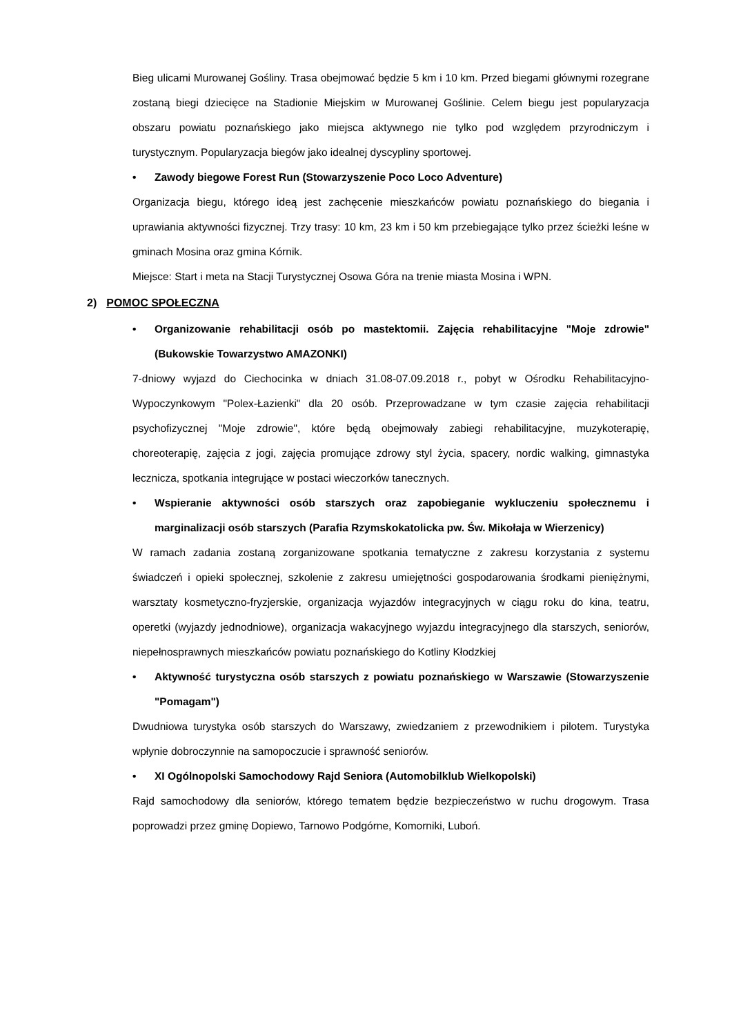Bieg ulicami Murowanej Gośliny. Trasa obejmować będzie 5 km i 10 km. Przed biegami głównymi rozegrane zostaną biegi dziecięce na Stadionie Miejskim w Murowanej Goślinie. Celem biegu jest popularyzacja obszaru powiatu poznańskiego jako miejsca aktywnego nie tylko pod względem przyrodniczym i turystycznym. Popularyzacja biegów jako idealnej dyscypliny sportowej.
• Zawody biegowe Forest Run (Stowarzyszenie Poco Loco Adventure)
Organizacja biegu, którego ideą jest zachęcenie mieszkańców powiatu poznańskiego do biegania i uprawiania aktywności fizycznej. Trzy trasy: 10 km, 23 km i 50 km przebiegające tylko przez ścieżki leśne w gminach Mosina oraz gmina Kórnik.
Miejsce: Start i meta na Stacji Turystycznej Osowa Góra na trenie miasta Mosina i WPN.
2) POMOC SPOŁECZNA
• Organizowanie rehabilitacji osób po mastektomii. Zajęcia rehabilitacyjne "Moje zdrowie" (Bukowskie Towarzystwo AMAZONKI)
7-dniowy wyjazd do Ciechocinka w dniach 31.08-07.09.2018 r., pobyt w Ośrodku Rehabilitacyjno-Wypoczynkowym "Polex-Łazienki" dla 20 osób. Przeprowadzane w tym czasie zajęcia rehabilitacji psychofizycznej "Moje zdrowie", które będą obejmowały zabiegi rehabilitacyjne, muzykoterapię, choreoterapię, zajęcia z jogi, zajęcia promujące zdrowy styl życia, spacery, nordic walking, gimnastyka lecznicza, spotkania integrujące w postaci wieczorków tanecznych.
• Wspieranie aktywności osób starszych oraz zapobieganie wykluczeniu społecznemu i marginalizacji osób starszych (Parafia Rzymskokatolicka pw. Św. Mikołaja w Wierzenicy)
W ramach zadania zostaną zorganizowane spotkania tematyczne z zakresu korzystania z systemu świadczeń i opieki społecznej, szkolenie z zakresu umiejętności gospodarowania środkami pieniężnymi, warsztaty kosmetyczno-fryzjerskie, organizacja wyjazdów integracyjnych w ciągu roku do kina, teatru, operetki (wyjazdy jednodniowe), organizacja wakacyjnego wyjazdu integracyjnego dla starszych, seniorów, niepełnosprawnych mieszkańców powiatu poznańskiego do Kotliny Kłodzkiej
• Aktywność turystyczna osób starszych z powiatu poznańskiego w Warszawie (Stowarzyszenie "Pomagam")
Dwudniowa turystyka osób starszych do Warszawy, zwiedzaniem z przewodnikiem i pilotem. Turystyka wpłynie dobroczynnie na samopoczucie i sprawność seniorów.
• XI Ogólnopolski Samochodowy Rajd Seniora (Automobilklub Wielkopolski)
Rajd samochodowy dla seniorów, którego tematem będzie bezpieczeństwo w ruchu drogowym. Trasa poprowadzi przez gminę Dopiewo, Tarnowo Podgórne, Komorniki, Luboń.